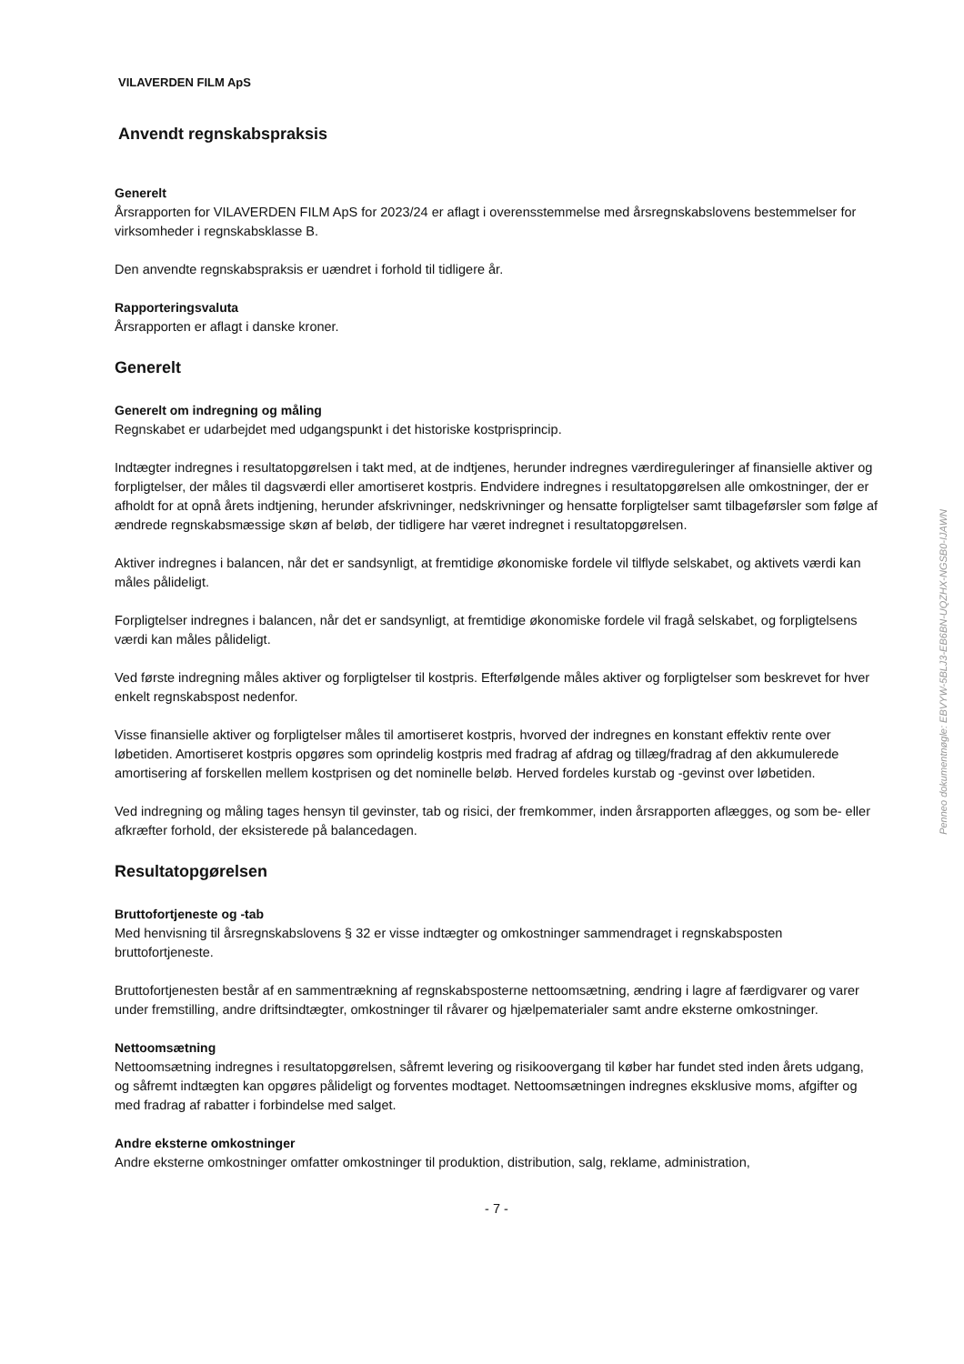VILAVERDEN FILM ApS
Anvendt regnskabspraksis
Generelt
Årsrapporten for VILAVERDEN FILM ApS for 2023/24 er aflagt i overensstemmelse med årsregnskabslovens bestemmelser for virksomheder i regnskabsklasse B.
Den anvendte regnskabspraksis er uændret i forhold til tidligere år.
Rapporteringsvaluta
Årsrapporten er aflagt i danske kroner.
Generelt
Generelt om indregning og måling
Regnskabet er udarbejdet med udgangspunkt i det historiske kostprisprincip.
Indtægter indregnes i resultatopgørelsen i takt med, at de indtjenes, herunder indregnes værdireguleringer af finansielle aktiver og forpligtelser, der måles til dagsværdi eller amortiseret kostpris. Endvidere indregnes i resultatopgørelsen alle omkostninger, der er afholdt for at opnå årets indtjening, herunder afskrivninger, nedskrivninger og hensatte forpligtelser samt tilbageførsler som følge af ændrede regnskabsmæssige skøn af beløb, der tidligere har været indregnet i resultatopgørelsen.
Aktiver indregnes i balancen, når det er sandsynligt, at fremtidige økonomiske fordele vil tilflyde selskabet, og aktivets værdi kan måles pålideligt.
Forpligtelser indregnes i balancen, når det er sandsynligt, at fremtidige økonomiske fordele vil fragå selskabet, og forpligtelsens værdi kan måles pålideligt.
Ved første indregning måles aktiver og forpligtelser til kostpris. Efterfølgende måles aktiver og forpligtelser som beskrevet for hver enkelt regnskabspost nedenfor.
Visse finansielle aktiver og forpligtelser måles til amortiseret kostpris, hvorved der indregnes en konstant effektiv rente over løbetiden. Amortiseret kostpris opgøres som oprindelig kostpris med fradrag af afdrag og tillæg/fradrag af den akkumulerede amortisering af forskellen mellem kostprisen og det nominelle beløb. Herved fordeles kurstab og -gevinst over løbetiden.
Ved indregning og måling tages hensyn til gevinster, tab og risici, der fremkommer, inden årsrapporten aflægges, og som be- eller afkræfter forhold, der eksisterede på balancedagen.
Resultatopgørelsen
Bruttofortjeneste og -tab
Med henvisning til årsregnskabslovens § 32 er visse indtægter og omkostninger sammendraget i regnskabsposten bruttofortjeneste.
Bruttofortjenesten består af en sammentrækning af regnskabsposterne nettoomsætning, ændring i lagre af færdigvarer og varer under fremstilling, andre driftsindtægter, omkostninger til råvarer og hjælpematerialer samt andre eksterne omkostninger.
Nettoomsætning
Nettoomsætning indregnes i resultatopgørelsen, såfremt levering og risikoovergang til køber har fundet sted inden årets udgang, og såfremt indtægten kan opgøres pålideligt og forventes modtaget. Nettoomsætningen indregnes eksklusive moms, afgifter og med fradrag af rabatter i forbindelse med salget.
Andre eksterne omkostninger
Andre eksterne omkostninger omfatter omkostninger til produktion, distribution, salg, reklame, administration,
- 7 -
Penneo dokumentnøgle: EBVYW-5BLJ3-EB6BN-UQZHX-NGSB0-IJAWN